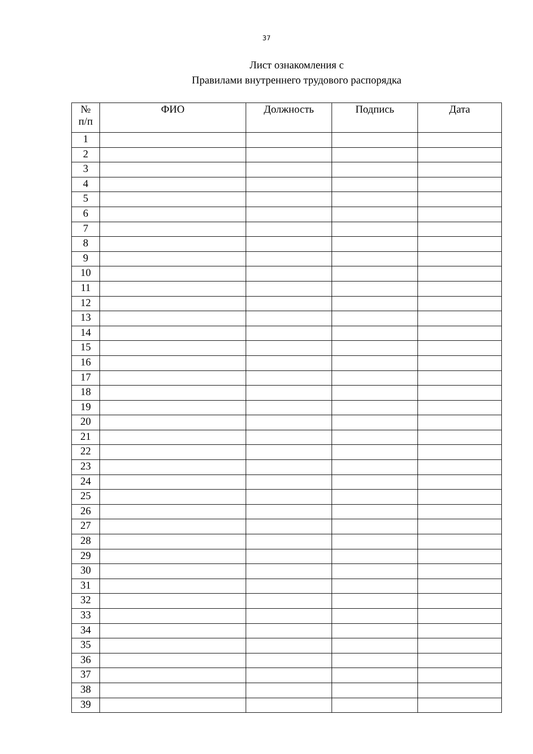37
Лист ознакомления с
Правилами внутреннего трудового распорядка
| № п/п | ФИО | Должность | Подпись | Дата |
| --- | --- | --- | --- | --- |
| 1 | | | | |
| 2 | | | | |
| 3 | | | | |
| 4 | | | | |
| 5 | | | | |
| 6 | | | | |
| 7 | | | | |
| 8 | | | | |
| 9 | | | | |
| 10 | | | | |
| 11 | | | | |
| 12 | | | | |
| 13 | | | | |
| 14 | | | | |
| 15 | | | | |
| 16 | | | | |
| 17 | | | | |
| 18 | | | | |
| 19 | | | | |
| 20 | | | | |
| 21 | | | | |
| 22 | | | | |
| 23 | | | | |
| 24 | | | | |
| 25 | | | | |
| 26 | | | | |
| 27 | | | | |
| 28 | | | | |
| 29 | | | | |
| 30 | | | | |
| 31 | | | | |
| 32 | | | | |
| 33 | | | | |
| 34 | | | | |
| 35 | | | | |
| 36 | | | | |
| 37 | | | | |
| 38 | | | | |
| 39 | | | | |